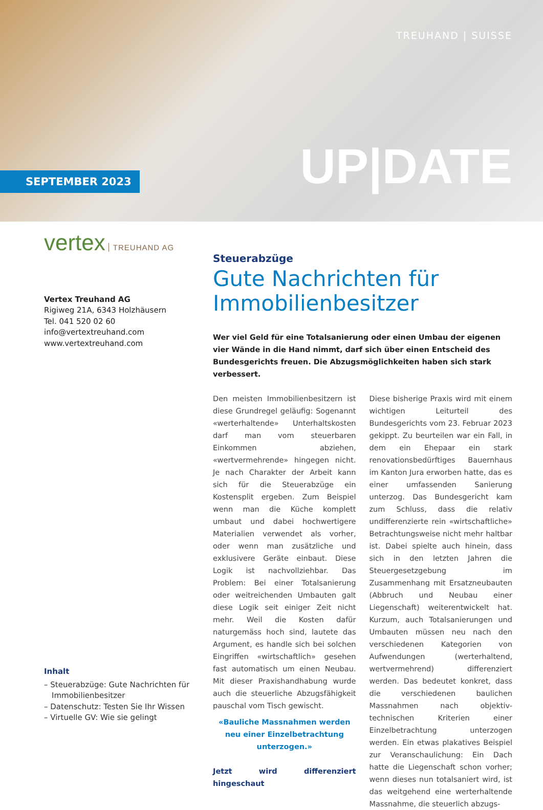TREUHAND | SUISSE
SEPTEMBER 2023
UP|DATE
vertex TREUHAND AG
Vertex Treuhand AG
Rigiweg 21A, 6343 Holzhäusern
Tel. 041 520 02 60
info@vertextreuhand.com
www.vertextreuhand.com
Inhalt
– Steuerabzüge: Gute Nachrichten für Immobilienbesitzer
– Datenschutz: Testen Sie Ihr Wissen
– Virtuelle GV: Wie sie gelingt
Steuerabzüge
Gute Nachrichten für Immobilienbesitzer
Wer viel Geld für eine Totalsanierung oder einen Umbau der eigenen vier Wände in die Hand nimmt, darf sich über einen Entscheid des Bundesgerichts freuen. Die Abzugsmöglichkeiten haben sich stark verbessert.
Den meisten Immobilienbesitzern ist diese Grundregel geläufig: Sogenannt «werterhaltende» Unterhaltskosten darf man vom steuerbaren Einkommen abziehen, «wertvermehrende» hingegen nicht. Je nach Charakter der Arbeit kann sich für die Steuerabzüge ein Kostensplit ergeben. Zum Beispiel wenn man die Küche komplett umbaut und dabei hochwertigere Materialien verwendet als vorher, oder wenn man zusätzliche und exklusivere Geräte einbaut. Diese Logik ist nachvollziehbar. Das Problem: Bei einer Totalsanierung oder weitreichenden Umbauten galt diese Logik seit einiger Zeit nicht mehr. Weil die Kosten dafür naturgemäss hoch sind, lautete das Argument, es handle sich bei solchen Eingriffen «wirtschaftlich» gesehen fast automatisch um einen Neubau. Mit dieser Praxishandhabung wurde auch die steuerliche Abzugsfähigkeit pauschal vom Tisch gewischt.
«Bauliche Massnahmen werden neu einer Einzelbetrachtung unterzogen.»
Jetzt wird differenziert hingeschaut
Diese bisherige Praxis wird mit einem wichtigen Leiturteil des Bundesgerichts vom 23. Februar 2023 gekippt. Zu beurteilen war ein Fall, in dem ein Ehepaar ein stark renovationsbedürftiges Bauernhaus im Kanton Jura erworben hatte, das es einer umfassenden Sanierung unterzog. Das Bundesgericht kam zum Schluss, dass die relativ undifferenzierte rein «wirtschaftliche» Betrachtungsweise nicht mehr haltbar ist. Dabei spielte auch hinein, dass sich in den letzten Jahren die Steuergesetzgebung im Zusammenhang mit Ersatzneubauten (Abbruch und Neubau einer Liegenschaft) weiterentwickelt hat. Kurzum, auch Totalsanierungen und Umbauten müssen neu nach den verschiedenen Kategorien von Aufwendungen (werterhaltend, wertvermehrend) differenziert werden. Das bedeutet konkret, dass die verschiedenen baulichen Massnahmen nach objektiv-technischen Kriterien einer Einzelbetrachtung unterzogen werden. Ein etwas plakatives Beispiel zur Veranschaulichung: Ein Dach hatte die Liegenschaft schon vorher; wenn dieses nun totalsaniert wird, ist das weitgehend eine werterhaltende Massnahme, die steuerlich abzugs-